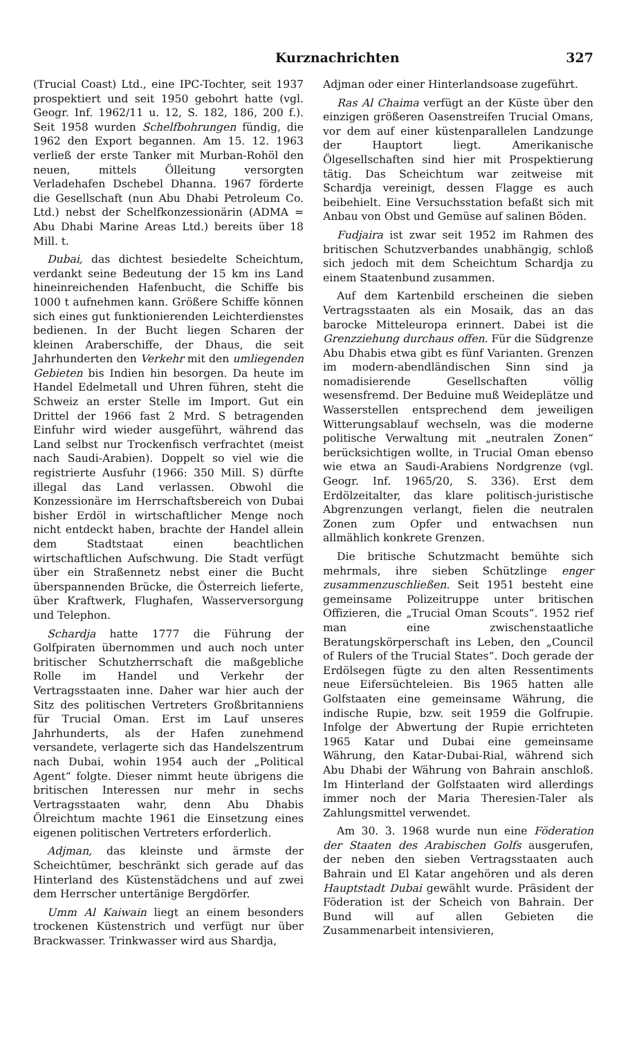Kurznachrichten 327
(Trucial Coast) Ltd., eine IPC-Tochter, seit 1937 prospektiert und seit 1950 gebohrt hatte (vgl. Geogr. Inf. 1962/11 u. 12, S. 182, 186, 200 f.). Seit 1958 wurden Schelfbohrungen fündig, die 1962 den Export begannen. Am 15. 12. 1963 verließ der erste Tanker mit Murban-Rohöl den neuen, mittels Ölleitung versorgten Verladehafen Dschebel Dhanna. 1967 förderte die Gesellschaft (nun Abu Dhabi Petroleum Co. Ltd.) nebst der Schelfkonzessionärin (ADMA = Abu Dhabi Marine Areas Ltd.) bereits über 18 Mill. t.
Dubai, das dichtest besiedelte Scheichtum, verdankt seine Bedeutung der 15 km ins Land hineinreichenden Hafenbucht, die Schiffe bis 1000 t aufnehmen kann. Größere Schiffe können sich eines gut funktionierenden Leichterdienstes bedienen. In der Bucht liegen Scharen der kleinen Araberschiffe, der Dhaus, die seit Jahrhunderten den Verkehr mit den umliegenden Gebieten bis Indien hin besorgen. Da heute im Handel Edelmetall und Uhren führen, steht die Schweiz an erster Stelle im Import. Gut ein Drittel der 1966 fast 2 Mrd. S betragenden Einfuhr wird wieder ausgeführt, während das Land selbst nur Trockenfisch verfrachtet (meist nach Saudi-Arabien). Doppelt so viel wie die registrierte Ausfuhr (1966: 350 Mill. S) dürfte illegal das Land verlassen. Obwohl die Konzessionäre im Herrschaftsbereich von Dubai bisher Erdöl in wirtschaftlicher Menge noch nicht entdeckt haben, brachte der Handel allein dem Stadtstaat einen beachtlichen wirtschaftlichen Aufschwung. Die Stadt verfügt über ein Straßennetz nebst einer die Bucht überspannenden Brücke, die Österreich lieferte, über Kraftwerk, Flughafen, Wasserversorgung und Telephon.
Schardja hatte 1777 die Führung der Golfpiraten übernommen und auch noch unter britischer Schutzherrschaft die maßgebliche Rolle im Handel und Verkehr der Vertragsstaaten inne. Daher war hier auch der Sitz des politischen Vertreters Großbritanniens für Trucial Oman. Erst im Lauf unseres Jahrhunderts, als der Hafen zunehmend versandete, verlagerte sich das Handelszentrum nach Dubai, wohin 1954 auch der „Political Agent“ folgte. Dieser nimmt heute übrigens die britischen Interessen nur mehr in sechs Vertragsstaaten wahr, denn Abu Dhabis Ölreichtum machte 1961 die Einsetzung eines eigenen politischen Vertreters erforderlich.
Adjman, das kleinste und ärmste der Scheichtümer, beschränkt sich gerade auf das Hinterland des Küstenstädchens und auf zwei dem Herrscher untertänige Bergdörfer.
Umm Al Kaiwain liegt an einem besonders trockenen Küstenstrich und verfügt nur über Brackwasser. Trinkwasser wird aus Shardja,
Adjman oder einer Hinterlandsoase zugeführt.
Ras Al Chaima verfügt an der Küste über den einzigen größeren Oasenstreifen Trucial Omans, vor dem auf einer küstenparallelen Landzunge der Hauptort liegt. Amerikanische Ölgesellschaften sind hier mit Prospektierung tätig. Das Scheichtum war zeitweise mit Schardja vereinigt, dessen Flagge es auch beibehielt. Eine Versuchsstation befaßt sich mit Anbau von Obst und Gemüse auf salinen Böden.
Fudjaira ist zwar seit 1952 im Rahmen des britischen Schutzverbandes unabhängig, schloß sich jedoch mit dem Scheichtum Schardja zu einem Staatenbund zusammen.
Auf dem Kartenbild erscheinen die sieben Vertragsstaaten als ein Mosaik, das an das barocke Mitteleuropa erinnert. Dabei ist die Grenzziehung durchaus offen. Für die Südgrenze Abu Dhabis etwa gibt es fünf Varianten. Grenzen im modern-abendländischen Sinn sind ja nomadisierende Gesellschaften völlig wesensfremd. Der Beduine muß Weideplätze und Wasserstellen entsprechend dem jeweiligen Witterungsablauf wechseln, was die moderne politische Verwaltung mit „neutralen Zonen“ berücksichtigen wollte, in Trucial Oman ebenso wie etwa an Saudi-Arabiens Nordgrenze (vgl. Geogr. Inf. 1965/20, S. 336). Erst dem Erdölzeitalter, das klare politisch-juristische Abgrenzungen verlangt, fielen die neutralen Zonen zum Opfer und entwachsen nun allmählich konkrete Grenzen.
Die britische Schutzmacht bemühte sich mehrmals, ihre sieben Schützlinge enger zusammenzuschließen. Seit 1951 besteht eine gemeinsame Polizeitruppe unter britischen Offizieren, die „Trucial Oman Scouts“. 1952 rief man eine zwischenstaatliche Beratungskörperschaft ins Leben, den „Council of Rulers of the Trucial States“. Doch gerade der Erdölsegen fügte zu den alten Ressentiments neue Eifersüchteleien. Bis 1965 hatten alle Golfstaaten eine gemeinsame Währung, die indische Rupie, bzw. seit 1959 die Golfrupie. Infolge der Abwertung der Rupie errichteten 1965 Katar und Dubai eine gemeinsame Währung, den Katar-Dubai-Rial, während sich Abu Dhabi der Währung von Bahrain anschloß. Im Hinterland der Golfstaaten wird allerdings immer noch der Maria Theresien-Taler als Zahlungsmittel verwendet.
Am 30. 3. 1968 wurde nun eine Föderation der Staaten des Arabischen Golfs ausgerufen, der neben den sieben Vertragsstaaten auch Bahrain und El Katar angehören und als deren Hauptstadt Dubai gewählt wurde. Präsident der Föderation ist der Scheich von Bahrain. Der Bund will auf allen Gebieten die Zusammenarbeit intensivieren,